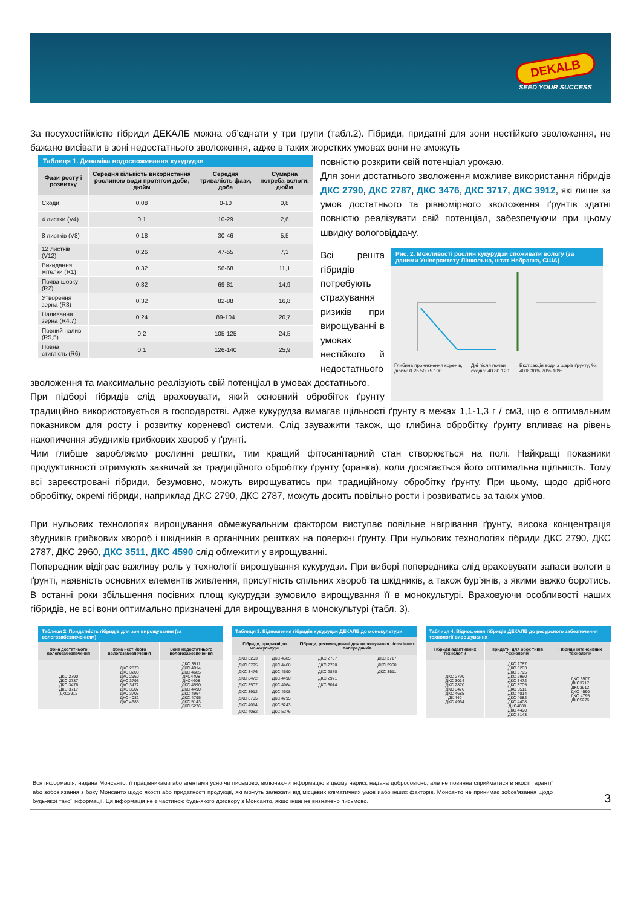DEKALB
SEED YOUR SUCCESS
За посухостійкістю гібриди ДЕКАЛБ можна об’єднати у три групи (табл.2). Гібриди, придатні для зони нестійкого зволоження, не бажано висівати в зоні недостатнього зволоження, адже в таких жорстких умовах вони не зможуть
Таблиця 1. Динаміка водоспоживання кукурудзи
| Фази росту і розвитку | Середня кількість використання рослиною води протягом доби, дюйм | Середня тривалість фази, доба | Сумарна потреба вологи, дюйм |
| --- | --- | --- | --- |
| Сходи | 0,08 | 0-10 | 0,8 |
| 4 листки (V4) | 0,1 | 10-29 | 2,6 |
| 8 листків (V8) | 0,18 | 30-46 | 5,5 |
| 12 листків (V12) | 0,26 | 47-55 | 7,3 |
| Викидання мітелки (R1) | 0,32 | 56-68 | 11,1 |
| Поява шовку (R2) | 0,32 | 69-81 | 14,9 |
| Утворення зерна (R3) | 0,32 | 82-88 | 16,8 |
| Наливання зерна (R4,7) | 0,24 | 89-104 | 20,7 |
| Повний налив (R5,5) | 0,2 | 105-125 | 24,5 |
| Повна стиглість (R6) | 0,1 | 126-140 | 25,9 |
повністю розкрити свій потенціал урожаю.
Для зони достатнього зволоження можливе використання гібридів ДКС 2790, ДКС 2787, ДКС 3476, ДКС 3717, ДКС 3912, які лише за умов достатнього та рівномірного зволоження ґрунтів здатні повністю реалізувати свій потенціал, забезпечуючи при цьому швидку вологовіддачу.
Рис. 2. Можливості рослин кукурудзи споживати вологу (за даними Університету Лінкольна, штат Небраска, США)
Глибина проникнення коренів, дюйм: 0 25 50 75 100 Дні після появи сходів: 40 80 120 Екстракція води з шарів ґрунту, %: 40% 30% 20% 10%
Всі решта гібридів потребують страхування ризиків при вирощуванні в умовах нестійкого й недостатнього зволоження та максимально реалізують свій потенціал в умовах достатнього.
При підборі гібридів слід враховувати, який основний обробіток ґрунту традиційно використовується в господарстві. Адже кукурудза вимагає щільності ґрунту в межах 1,1-1,3 г / см3, що є оптимальним показником для росту і розвитку кореневої системи. Слід зауважити також, що глибина обробітку ґрунту впливає на рівень накопичення збудників грибкових хвороб у ґрунті.
Чим глибше заробляємо рослинні рештки, тим кращий фітосанітарний стан створюється на полі. Найкращі показники продуктивності отримують зазвичай за традиційного обробітку ґрунту (оранка), коли досягається його оптимальна щільність. Тому всі зареєстровані гібриди, безумовно, можуть вирощуватись при традиційному обробітку ґрунту. При цьому, щодо дрібного обробітку, окремі гібриди, наприклад ДКС 2790, ДКС 2787, можуть досить повільно рости і розвиватись за таких умов.
При нульових технологіях вирощування обмежувальним фактором виступає повільне нагрівання ґрунту, висока концентрація збудників грибкових хвороб і шкідників в органічних рештках на поверхні ґрунту. При нульових технологіях гібриди ДКС 2790, ДКС 2787, ДКС 2960, ДКС 3511, ДКС 4590 слід обмежити у вирощуванні.
Попередник відіграє важливу роль у технології вирощування кукурудзи. При виборі попередника слід враховувати запаси вологи в ґрунті, наявність основних елементів живлення, присутність спільних хвороб та шкідників, а також бур’янів, з якими важко боротись. В останні роки збільшення посівних площ кукурудзи зумовило вирощування її в монокультурі. Враховуючи особливості наших гібридів, не всі вони оптимально призначені для вирощування в монокультурі (табл. 3).
Таблиця 2. Придатність гібридів для зон вирощування (за вологозабезпеченням)
| Зона достатнього вологозабезпечення | Зона нестійкого вологозабезпечення | Зона недостатнього вологозабезпечення |
| --- | --- | --- |
| ДКС 2790 ДКС 2787 ДКС 3476 ДКС 3717 ДКС3912 | ДКС 2870 ДКС 3203 ДКС 2960 ДКС 3795 ДКС 3472 ДКС 3507 ДКС 3705 ДКС 4082 ДКС 4685 | ДКС 3511 ДКС 4014 ДКС 4685 ДКС4408 ДКС4608 ДКС 4590 ДКС 4490 ДКС 4964 ДКС 4795 ДКС 5143 ДКС 5276 |
Таблиця 3. Відношення гібридів кукурудзи ДЕКАЛБ до монокультури
| Гібриди, придатні до монокультури | | Гібриди, рекомендовані для вирощування після інших попередників | |
| --- | --- | --- | --- |
| ДКС 3203 | ДКС 4685 | ДКС 2787 | ДКС 3717 |
| ДКС 3795 | ДКС 4408 | ДКС 2790 | ДКС 2960 |
| ДКС 3476 | ДКС 4590 | ДКС 2870 | ДКС 3511 |
| ДКС 3472 | ДКС 4490 | ДКС 2971 | |
| ДКС 3507 | ДКС 4964 | ДКС 3014 | |
| ДКС 3912 | ДКС 4608 | | |
| ДКС 3705 | ДКС 4795 | | |
| ДКС 4014 | ДКС 5243 | | |
| ДКС 4082 | ДКС 5276 | | |
Таблиця 4. Відношення гібридів ДЕКАЛБ до ресурсного забезпечення технології вирощування
| Гібриди адаптивних технологій | Придатні для обох типів технологій | Гібриди інтенсивних технологій |
| --- | --- | --- |
| ДКС 2790 ДКС 3014 ДКС 2870 ДКС 3476 ДКС 4685 ДК 440 ДКС 4964 | ДКС 2787 ДКС 3203 ДКС 3795 ДКС 2960 ДКС 3472 ДКС 3705 ДКС 3511 ДКС 4014 ДКС 4082 ДКС 4408 ДКС4608 ДКС 4490 ДКС 5143 | ДКС 3507 ДКС3717 ДКС3912 ДКС 4590 ДКС 4795 ДКС5276 |
Вся інформація, надана Монсанто, її працівниками або агентами усно чи письмово, включаючи інформацію в цьому нарисі, надана добросовісно, але не повинна сприйматися в якості гарантії або зобов'язання з боку Монсанто щодо якості або придатності продукції, які можуть залежати від місцевих кліматичних умов иабо інших факторів. Монсанто не принимає зобов'язання щодо будь-якої такої інформації. Ця інформація не є частиною будь-якого договору з Монсанто, якщо інше не визначено письмово.
3